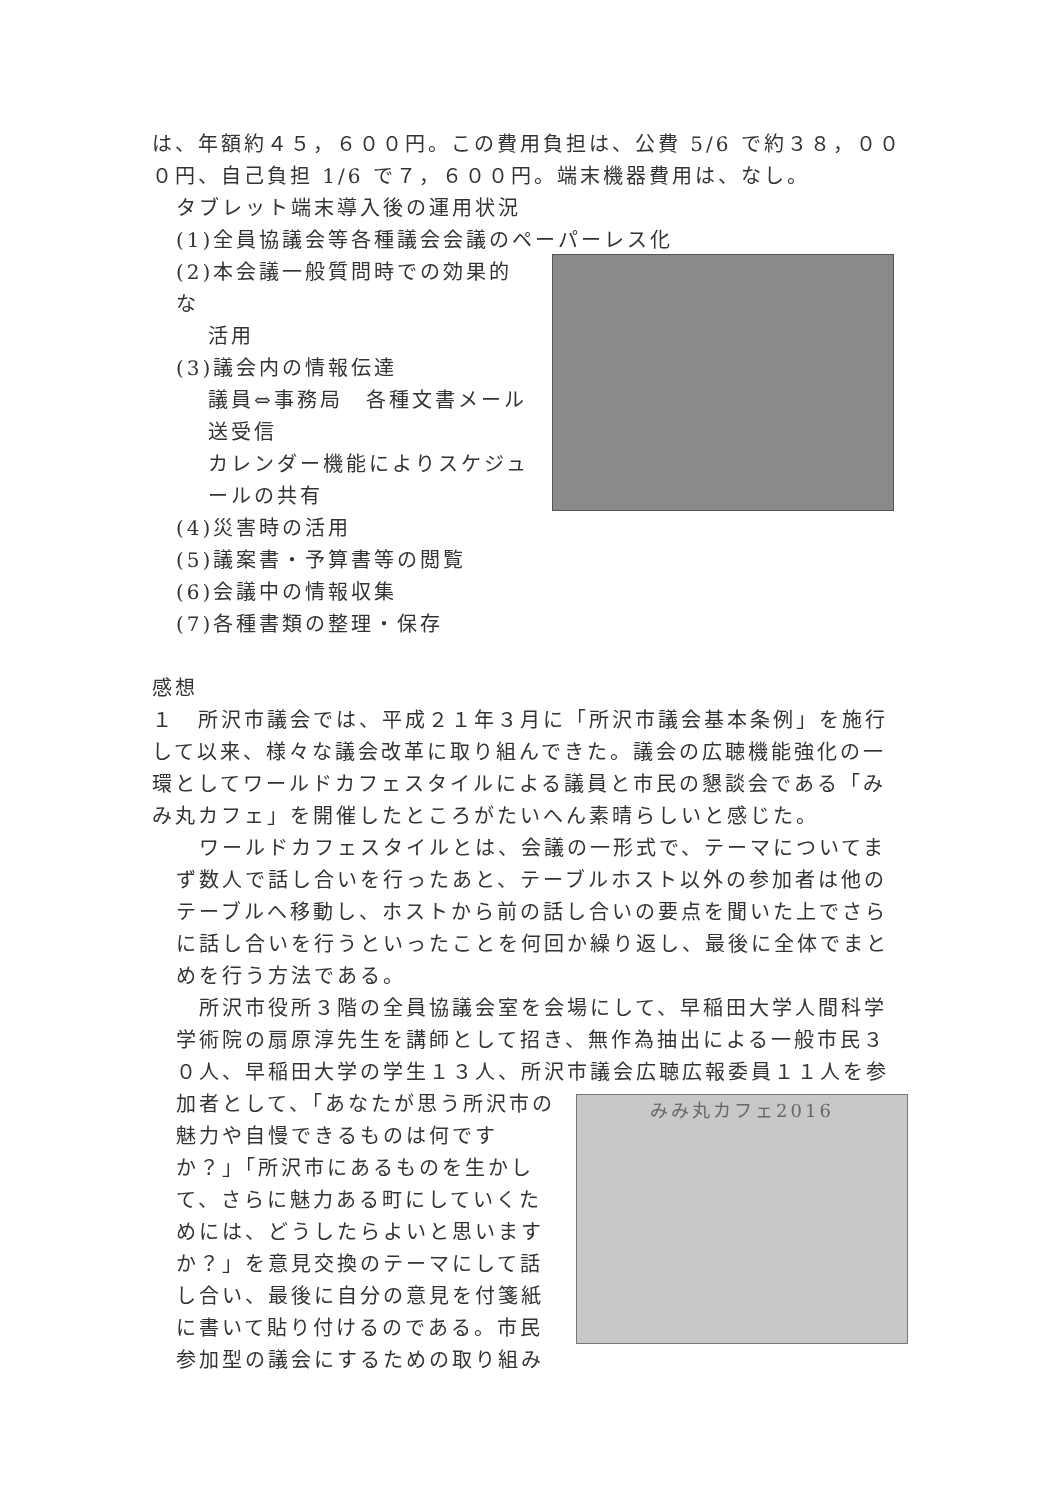は、年額約４５，６００円。この費用負担は、公費 5/6 で約３８，０００円、自己負担 1/6 で７，６００円。端末機器費用は、なし。
タブレット端末導入後の運用状況
(1)全員協議会等各種議会会議のペーパーレス化
(2)本会議一般質問時での効果的な
活用
(3)議会内の情報伝達
議員⇔事務局　各種文書メール
送受信
カレンダー機能によりスケジュ
ールの共有
(4)災害時の活用
(5)議案書・予算書等の閲覧
(6)会議中の情報収集
(7)各種書類の整理・保存
感想
１　所沢市議会では、平成２１年３月に「所沢市議会基本条例」を施行して以来、様々な議会改革に取り組んできた。議会の広聴機能強化の一環としてワールドカフェスタイルによる議員と市民の懇談会である「みみ丸カフェ」を開催したところがたいへん素晴らしいと感じた。
　ワールドカフェスタイルとは、会議の一形式で、テーマについてまず数人で話し合いを行ったあと、テーブルホスト以外の参加者は他のテーブルへ移動し、ホストから前の話し合いの要点を聞いた上でさらに話し合いを行うといったことを何回か繰り返し、最後に全体でまとめを行う方法である。
　所沢市役所３階の全員協議会室を会場にして、早稲田大学人間科学学術院の扇原淳先生を講師として招き、無作為抽出による一般市民３０人、早稲田大学の学生１３人、所沢市議会広聴広報委員１１人を参
加者として、「あなたが思う所沢市の魅力や自慢できるものは何ですか？」「所沢市にあるものを生かして、さらに魅力ある町にしていくためには、どうしたらよいと思いますか？」を意見交換のテーマにして話し合い、最後に自分の意見を付箋紙に書いて貼り付けるのである。市民参加型の議会にするための取り組み
みみ丸カフェ2016